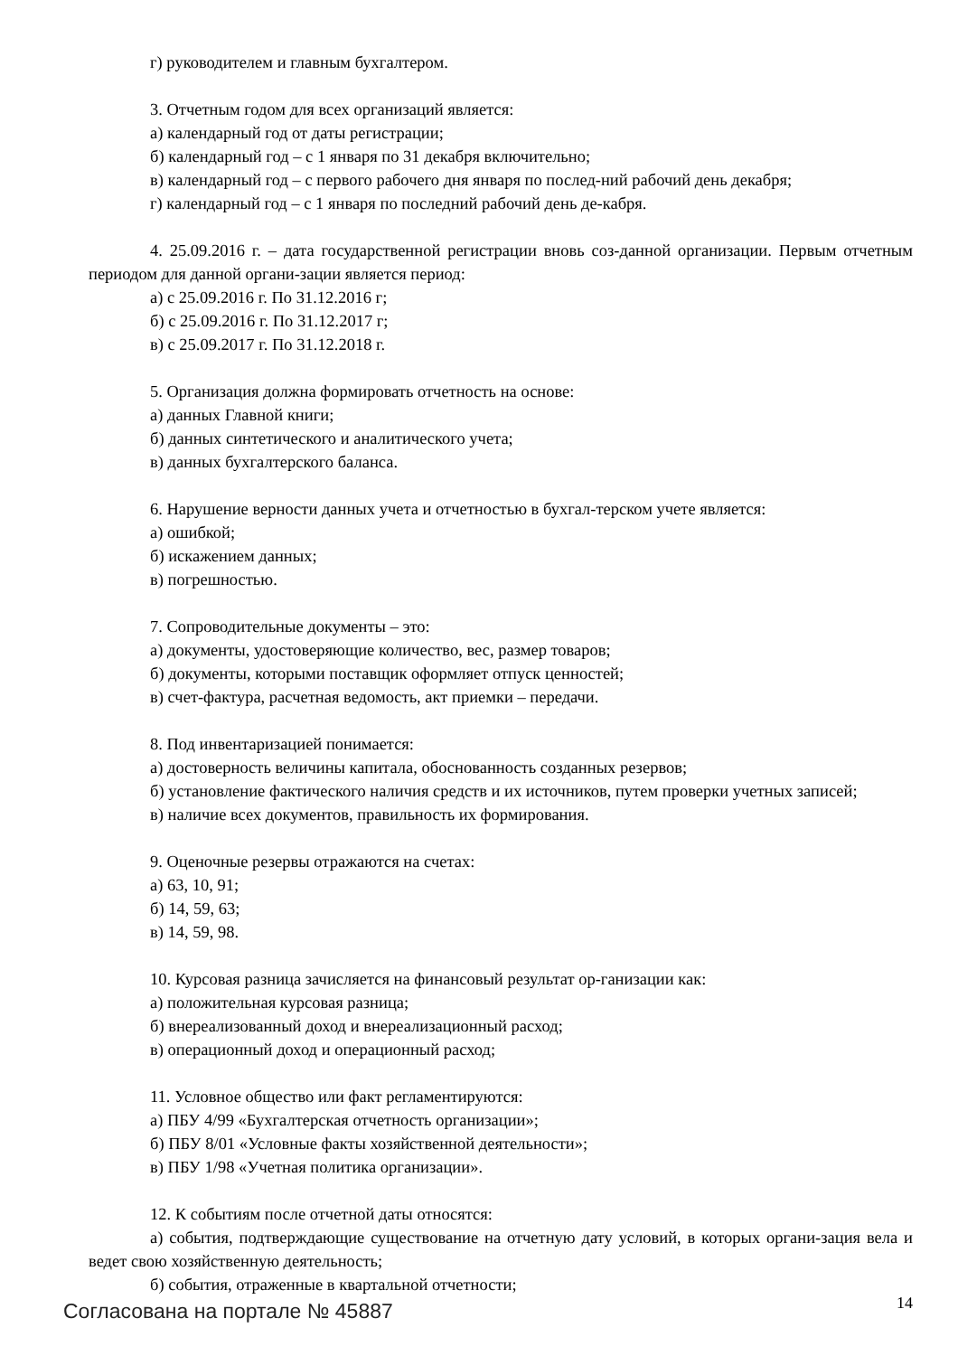г) руководителем и главным бухгалтером.
3. Отчетным годом для всех организаций является:
а) календарный год от даты регистрации;
б) календарный год – с 1 января по 31 декабря включительно;
в) календарный год – с первого рабочего дня января по послед-ний рабочий день декабря;
г) календарный год – с 1 января по последний рабочий день де-кабря.
4. 25.09.2016 г. – дата государственной регистрации вновь соз-данной организации. Первым отчетным периодом для данной органи-зации является период:
а) с 25.09.2016 г. По 31.12.2016 г;
б) с 25.09.2016 г. По 31.12.2017 г;
в) с 25.09.2017 г. По 31.12.2018 г.
5. Организация должна формировать отчетность на основе:
а) данных Главной книги;
б) данных синтетического и аналитического учета;
в) данных бухгалтерского баланса.
6. Нарушение верности данных учета и отчетностью в бухгал-терском учете является:
а) ошибкой;
б) искажением данных;
в) погрешностью.
7. Сопроводительные документы – это:
а) документы, удостоверяющие количество, вес, размер товаров;
б) документы, которыми поставщик оформляет отпуск ценностей;
в) счет-фактура, расчетная ведомость, акт приемки – передачи.
8. Под инвентаризацией понимается:
а) достоверность величины капитала, обоснованность созданных резервов;
б) установление фактического наличия средств и их источников, путем проверки учетных записей;
в) наличие всех документов, правильность их формирования.
9. Оценочные резервы отражаются на счетах:
а) 63, 10, 91;
б) 14, 59, 63;
в) 14, 59, 98.
10. Курсовая разница зачисляется на финансовый результат ор-ганизации как:
а) положительная курсовая разница;
б) внереализованный доход и внереализационный расход;
в) операционный доход и операционный расход;
11. Условное общество или факт регламентируются:
а) ПБУ 4/99 «Бухгалтерская отчетность организации»;
б) ПБУ 8/01 «Условные факты хозяйственной деятельности»;
в) ПБУ 1/98 «Учетная политика организации».
12. К событиям после отчетной даты относятся:
а) события, подтверждающие существование на отчетную дату условий, в которых органи-зация вела и ведет свою хозяйственную деятельность;
б) события, отраженные в квартальной отчетности;
Согласована на портале № 45887 14